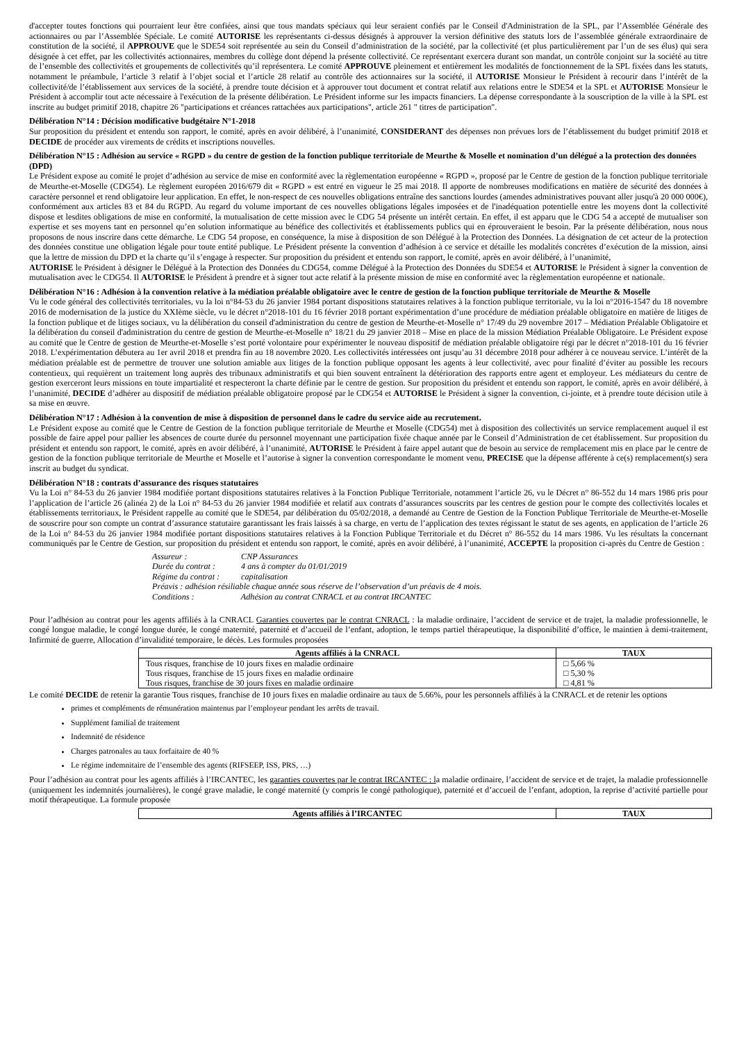d'accepter toutes fonctions qui pourraient leur être confiées, ainsi que tous mandats spéciaux qui leur seraient confiés par le Conseil d'Administration de la SPL, par l’Assemblée Générale des actionnaires ou par l’Assemblée Spéciale. Le comité AUTORISE les représentants ci-dessus désignés à approuver la version définitive des statuts lors de l’assemblée générale extraordinaire de constitution de la société, il APPROUVE que le SDE54 soit représentée au sein du Conseil d’administration de la société, par la collectivité (et plus particulièrement par l’un de ses élus) qui sera désignée à cet effet, par les collectivités actionnaires, membres du collège dont dépend la présente collectivité. Ce représentant exercera durant son mandat, un contrôle conjoint sur la société au titre de l’ensemble des collectivités et groupements de collectivités qu’il représentera. Le comité APPROUVE pleinement et entièrement les modalités de fonctionnement de la SPL fixées dans les statuts, notamment le préambule, l’article 3 relatif à l’objet social et l’article 28 relatif au contrôle des actionnaires sur la société, il AUTORISE Monsieur le Président à recourir dans l’intérêt de la collectivité/de l’établissement aux services de la société, à prendre toute décision et à approuver tout document et contrat relatif aux relations entre le SDE54 et la SPL et AUTORISE Monsieur le Président à accomplir tout acte nécessaire à l'exécution de la présente délibération. Le Président informe sur les impacts financiers. La dépense correspondante à la souscription de la ville à la SPL est inscrite au budget primitif 2018, chapitre 26 "participations et créances rattachées aux participations", article 261 " titres de participation".
Délibération N°14 : Décision modificative budgétaire N°1-2018
Sur proposition du président et entendu son rapport, le comité, après en avoir délibéré, à l’unanimité, CONSIDERANT des dépenses non prévues lors de l’établissement du budget primitif 2018 et DECIDE de procéder aux virements de crédits et inscriptions nouvelles.
Délibération N°15 : Adhésion au service « RGPD » du centre de gestion de la fonction publique territoriale de Meurthe & Moselle et nomination d’un délégué a la protection des données (DPD)
Le Président expose au comité le projet d’adhésion au service de mise en conformité avec la règlementation européenne « RGPD », proposé par le Centre de gestion de la fonction publique territoriale de Meurthe-et-Moselle (CDG54). Le règlement européen 2016/679 dit « RGPD » est entré en vigueur le 25 mai 2018. Il apporte de nombreuses modifications en matière de sécurité des données à caractère personnel et rend obligatoire leur application. En effet, le non-respect de ces nouvelles obligations entraîne des sanctions lourdes (amendes administratives pouvant aller jusqu'à 20 000 000€), conformément aux articles 83 et 84 du RGPD. Au regard du volume important de ces nouvelles obligations légales imposées et de l'inadéquation potentielle entre les moyens dont la collectivité dispose et lesdites obligations de mise en conformité, la mutualisation de cette mission avec le CDG 54 présente un intérêt certain. En effet, il est apparu que le CDG 54 a accepté de mutualiser son expertise et ses moyens tant en personnel qu’en solution informatique au bénéfice des collectivités et établissements publics qui en éprouveraient le besoin. Par la présente délibération, nous nous proposons de nous inscrire dans cette démarche. Le CDG 54 propose, en conséquence, la mise à disposition de son Délégué à la Protection des Données. La désignation de cet acteur de la protection des données constitue une obligation légale pour toute entité publique. Le Président présente la convention d’adhésion à ce service et détaille les modalités concrètes d’exécution de la mission, ainsi que la lettre de mission du DPD et la charte qu’il s’engage à respecter. Sur proposition du président et entendu son rapport, le comité, après en avoir délibéré, à l’unanimité,
AUTORISE le Président à désigner le Délégué à la Protection des Données du CDG54, comme Délégué à la Protection des Données du SDE54 et AUTORISE le Président à signer la convention de mutualisation avec le CDG54. Il AUTORISE le Président à prendre et à signer tout acte relatif à la présente mission de mise en conformité avec la règlementation européenne et nationale.
Délibération N°16 : Adhésion à la convention relative à la médiation préalable obligatoire avec le centre de gestion de la fonction publique territoriale de Meurthe & Moselle
Vu le code général des collectivités territoriales, vu la loi n°84-53 du 26 janvier 1984 portant dispositions statutaires relatives à la fonction publique territoriale, vu la loi n°2016-1547 du 18 novembre 2016 de modernisation de la justice du XXIème siècle, vu le décret n°2018-101 du 16 février 2018 portant expérimentation d’une procédure de médiation préalable obligatoire en matière de litiges de la fonction publique et de litiges sociaux, vu la délibération du conseil d'administration du centre de gestion de Meurthe-et-Moselle n° 17/49 du 29 novembre 2017 – Médiation Préalable Obligatoire et la délibération du conseil d'administration du centre de gestion de Meurthe-et-Moselle n° 18/21 du 29 janvier 2018 – Mise en place de la mission Médiation Préalable Obligatoire. Le Président expose au comité que le Centre de gestion de Meurthe-et-Moselle s’est porté volontaire pour expérimenter le nouveau dispositif de médiation préalable obligatoire régi par le décret n°2018-101 du 16 février 2018. L’expérimentation débutera au 1er avril 2018 et prendra fin au 18 novembre 2020. Les collectivités intéressées ont jusqu’au 31 décembre 2018 pour adhérer à ce nouveau service. L’intérêt de la médiation préalable est de permettre de trouver une solution amiable aux litiges de la fonction publique opposant les agents à leur collectivité, avec pour finalité d’éviter au possible les recours contentieux, qui requièrent un traitement long auprès des tribunaux administratifs et qui bien souvent entraînent la détérioration des rapports entre agent et employeur. Les médiateurs du centre de gestion exerceront leurs missions en toute impartialité et respecteront la charte définie par le centre de gestion. Sur proposition du président et entendu son rapport, le comité, après en avoir délibéré, à l’unanimité, DECIDE d’adhérer au dispositif de médiation préalable obligatoire proposé par le CDG54 et AUTORISE le Président à signer la convention, ci-jointe, et à prendre toute décision utile à sa mise en œuvre.
Délibération N°17 : Adhésion à la convention de mise à disposition de personnel dans le cadre du service aide au recrutement.
Le Président expose au comité que le Centre de Gestion de la fonction publique territoriale de Meurthe et Moselle (CDG54) met à disposition des collectivités un service remplacement auquel il est possible de faire appel pour pallier les absences de courte durée du personnel moyennant une participation fixée chaque année par le Conseil d’Administration de cet établissement. Sur proposition du président et entendu son rapport, le comité, après en avoir délibéré, à l’unanimité, AUTORISE le Président à faire appel autant que de besoin au service de remplacement mis en place par le centre de gestion de la fonction publique territoriale de Meurthe et Moselle et l’autorise à signer la convention correspondante le moment venu, PRECISE que la dépense afférente à ce(s) remplacement(s) sera inscrit au budget du syndicat.
Délibération N°18 : contrats d’assurance des risques statutaires
Vu la Loi n° 84-53 du 26 janvier 1984 modifiée portant dispositions statutaires relatives à la Fonction Publique Territoriale, notamment l’article 26, vu le Décret n° 86-552 du 14 mars 1986 pris pour l’application de l’article 26 (alinéa 2) de la Loi n° 84-53 du 26 janvier 1984 modifiée et relatif aux contrats d’assurances souscrits par les centres de gestion pour le compte des collectivités locales et établissements territoriaux, le Président rappelle au comité que le SDE54, par délibération du 05/02/2018, a demandé au Centre de Gestion de la Fonction Publique Territoriale de Meurthe-et-Moselle de souscrire pour son compte un contrat d’assurance statutaire garantissant les frais laissés à sa charge, en vertu de l’application des textes régissant le statut de ses agents, en application de l’article 26 de la Loi n° 84-53 du 26 janvier 1984 modifiée portant dispositions statutaires relatives à la Fonction Publique Territoriale et du Décret n° 86-552 du 14 mars 1986. Vu les résultats la concernant communiqués par le Centre de Gestion, sur proposition du président et entendu son rapport, le comité, après en avoir délibéré, à l’unanimité, ACCEPTE la proposition ci-après du Centre de Gestion :
Assureur : CNP Assurances
Durée du contrat : 4 ans à compter du 01/01/2019
Régime du contrat : capitalisation
Préavis : adhésion résiliable chaque année sous réserve de l’observation d’un préavis de 4 mois.
Conditions : Adhésion au contrat CNRACL et au contrat IRCANTEC
Pour l’adhésion au contrat pour les agents affiliés à la CNRACL Garanties couvertes par le contrat CNRACL : la maladie ordinaire, l’accident de service et de trajet, la maladie professionnelle, le congé longue maladie, le congé longue durée, le congé maternité, paternité et d’accueil de l’enfant, adoption, le temps partiel thérapeutique, la disponibilité d’office, le maintien à demi-traitement, Infirmité de guerre, Allocation d’invalidité temporaire, le décès. Les formules proposées
| Agents affiliés à la CNRACL | TAUX |
| --- | --- |
| Tous risques, franchise de 10 jours fixes en maladie ordinaire | □ 5,66 % |
| Tous risques, franchise de 15 jours fixes en maladie ordinaire | □ 5,30 % |
| Tous risques, franchise de 30 jours fixes en maladie ordinaire | □ 4,81 % |
Le comité DECIDE de retenir la garantie Tous risques, franchise de 10 jours fixes en maladie ordinaire au taux de 5.66%, pour les personnels affiliés à la CNRACL et de retenir les options
primes et compléments de rémunération maintenus par l’employeur pendant les arrêts de travail.
Supplément familial de traitement
Indemnité de résidence
Charges patronales au taux forfaitaire de 40 %
Le régime indemnitaire de l’ensemble des agents (RIFSEEP, ISS, PRS, …)
Pour l’adhésion au contrat pour les agents affiliés à l’IRCANTEC, les garanties couvertes par le contrat IRCANTEC : la maladie ordinaire, l’accident de service et de trajet, la maladie professionnelle (uniquement les indemnités journalières), le congé grave maladie, le congé maternité (y compris le congé pathologique), paternité et d’accueil de l’enfant, adoption, la reprise d’activité partielle pour motif thérapeutique. La formule proposée
| Agents affiliés à l’IRCANTEC | TAUX |
| --- | --- |